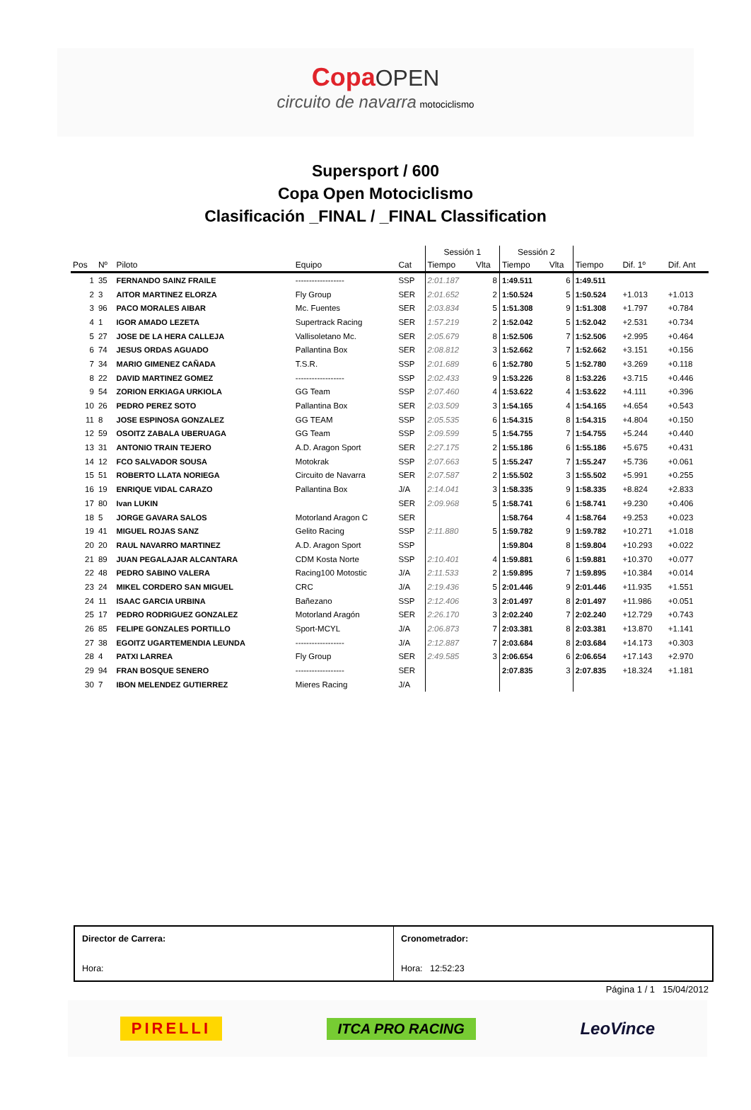Copa OPEN
circuito de navarra motociclismo
Supersport / 600
Copa Open Motociclismo
Clasificación _FINAL / _FINAL Classification
| | | | | | Sessión 1 | | Sessión 2 | | | | |
| --- | --- | --- | --- | --- | --- | --- | --- | --- | --- | --- | --- |
| Pos | Nº | Piloto | Equipo | Cat | Tiempo | Vlta | Tiempo | Vlta | Tiempo | Dif. 1º | Dif. Ant |
| 1 | 35 | FERNANDO SAINZ FRAILE | ------------------ | SSP | 2:01.187 | 8 | 1:49.511 | 6 | 1:49.511 | | |
| 2 | 3 | AITOR MARTINEZ ELORZA | Fly Group | SER | 2:01.652 | 2 | 1:50.524 | 5 | 1:50.524 | +1.013 | +1.013 |
| 3 | 96 | PACO MORALES AIBAR | Mc. Fuentes | SER | 2:03.834 | 5 | 1:51.308 | 9 | 1:51.308 | +1.797 | +0.784 |
| 4 | 1 | IGOR AMADO LEZETA | Supertrack Racing | SER | 1:57.219 | 2 | 1:52.042 | 5 | 1:52.042 | +2.531 | +0.734 |
| 5 | 27 | JOSE DE LA HERA CALLEJA | Vallisoletano Mc. | SER | 2:05.679 | 8 | 1:52.506 | 7 | 1:52.506 | +2.995 | +0.464 |
| 6 | 74 | JESUS ORDAS AGUADO | Pallantina Box | SER | 2:08.812 | 3 | 1:52.662 | 7 | 1:52.662 | +3.151 | +0.156 |
| 7 | 34 | MARIO GIMENEZ CAÑADA | T.S.R. | SSP | 2:01.689 | 6 | 1:52.780 | 5 | 1:52.780 | +3.269 | +0.118 |
| 8 | 22 | DAVID MARTINEZ GOMEZ | ------------------ | SSP | 2:02.433 | 9 | 1:53.226 | 8 | 1:53.226 | +3.715 | +0.446 |
| 9 | 54 | ZORION ERKIAGA URKIOLA | GG Team | SSP | 2:07.460 | 4 | 1:53.622 | 4 | 1:53.622 | +4.111 | +0.396 |
| 10 | 26 | PEDRO PEREZ SOTO | Pallantina Box | SER | 2:03.509 | 3 | 1:54.165 | 4 | 1:54.165 | +4.654 | +0.543 |
| 11 | 8 | JOSE ESPINOSA GONZALEZ | GG TEAM | SSP | 2:05.535 | 6 | 1:54.315 | 8 | 1:54.315 | +4.804 | +0.150 |
| 12 | 59 | OSOITZ ZABALA UBERUAGA | GG Team | SSP | 2:09.599 | 5 | 1:54.755 | 7 | 1:54.755 | +5.244 | +0.440 |
| 13 | 31 | ANTONIO TRAIN TEJERO | A.D. Aragon Sport | SER | 2:27.175 | 2 | 1:55.186 | 6 | 1:55.186 | +5.675 | +0.431 |
| 14 | 12 | FCO SALVADOR SOUSA | Motokrak | SSP | 2:07.663 | 5 | 1:55.247 | 7 | 1:55.247 | +5.736 | +0.061 |
| 15 | 51 | ROBERTO LLATA NORIEGA | Circuito de Navarra | SER | 2:07.587 | 2 | 1:55.502 | 3 | 1:55.502 | +5.991 | +0.255 |
| 16 | 19 | ENRIQUE VIDAL CARAZO | Pallantina Box | J/A | 2:14.041 | 3 | 1:58.335 | 9 | 1:58.335 | +8.824 | +2.833 |
| 17 | 80 | Ivan LUKIN | | SER | 2:09.968 | 5 | 1:58.741 | 6 | 1:58.741 | +9.230 | +0.406 |
| 18 | 5 | JORGE GAVARA SALOS | Motorland Aragon C | SER | | | 1:58.764 | 4 | 1:58.764 | +9.253 | +0.023 |
| 19 | 41 | MIGUEL ROJAS SANZ | Gelito Racing | SSP | 2:11.880 | 5 | 1:59.782 | 9 | 1:59.782 | +10.271 | +1.018 |
| 20 | 20 | RAUL NAVARRO MARTINEZ | A.D. Aragon Sport | SSP | | | 1:59.804 | 8 | 1:59.804 | +10.293 | +0.022 |
| 21 | 89 | JUAN PEGALAJAR ALCANTARA | CDM Kosta Norte | SSP | 2:10.401 | 4 | 1:59.881 | 6 | 1:59.881 | +10.370 | +0.077 |
| 22 | 48 | PEDRO SABINO VALERA | Racing100 Motostic | J/A | 2:11.533 | 2 | 1:59.895 | 7 | 1:59.895 | +10.384 | +0.014 |
| 23 | 24 | MIKEL CORDERO SAN MIGUEL | CRC | J/A | 2:19.436 | 5 | 2:01.446 | 9 | 2:01.446 | +11.935 | +1.551 |
| 24 | 11 | ISAAC GARCIA URBINA | Bañezano | SSP | 2:12.406 | 3 | 2:01.497 | 8 | 2:01.497 | +11.986 | +0.051 |
| 25 | 17 | PEDRO RODRIGUEZ GONZALEZ | Motorland Aragón | SER | 2:26.170 | 3 | 2:02.240 | 7 | 2:02.240 | +12.729 | +0.743 |
| 26 | 85 | FELIPE GONZALES PORTILLO | Sport-MCYL | J/A | 2:06.873 | 7 | 2:03.381 | 8 | 2:03.381 | +13.870 | +1.141 |
| 27 | 38 | EGOITZ UGARTEMENDIA LEUNDA | ------------------ | J/A | 2:12.887 | 7 | 2:03.684 | 8 | 2:03.684 | +14.173 | +0.303 |
| 28 | 4 | PATXI LARREA | Fly Group | SER | 2:49.585 | 3 | 2:06.654 | 6 | 2:06.654 | +17.143 | +2.970 |
| 29 | 94 | FRAN BOSQUE SENERO | ------------------ | SER | | | 2:07.835 | 3 | 2:07.835 | +18.324 | +1.181 |
| 30 | 7 | IBON MELENDEZ GUTIERREZ | Mieres Racing | J/A | | | | | | | |
| Director de Carrera: Hora: | Cronometrador: Hora: 12:52:23 |
Página 1 / 1 15/04/2012
PIRELLI ITCA PRO RACING LeoVince